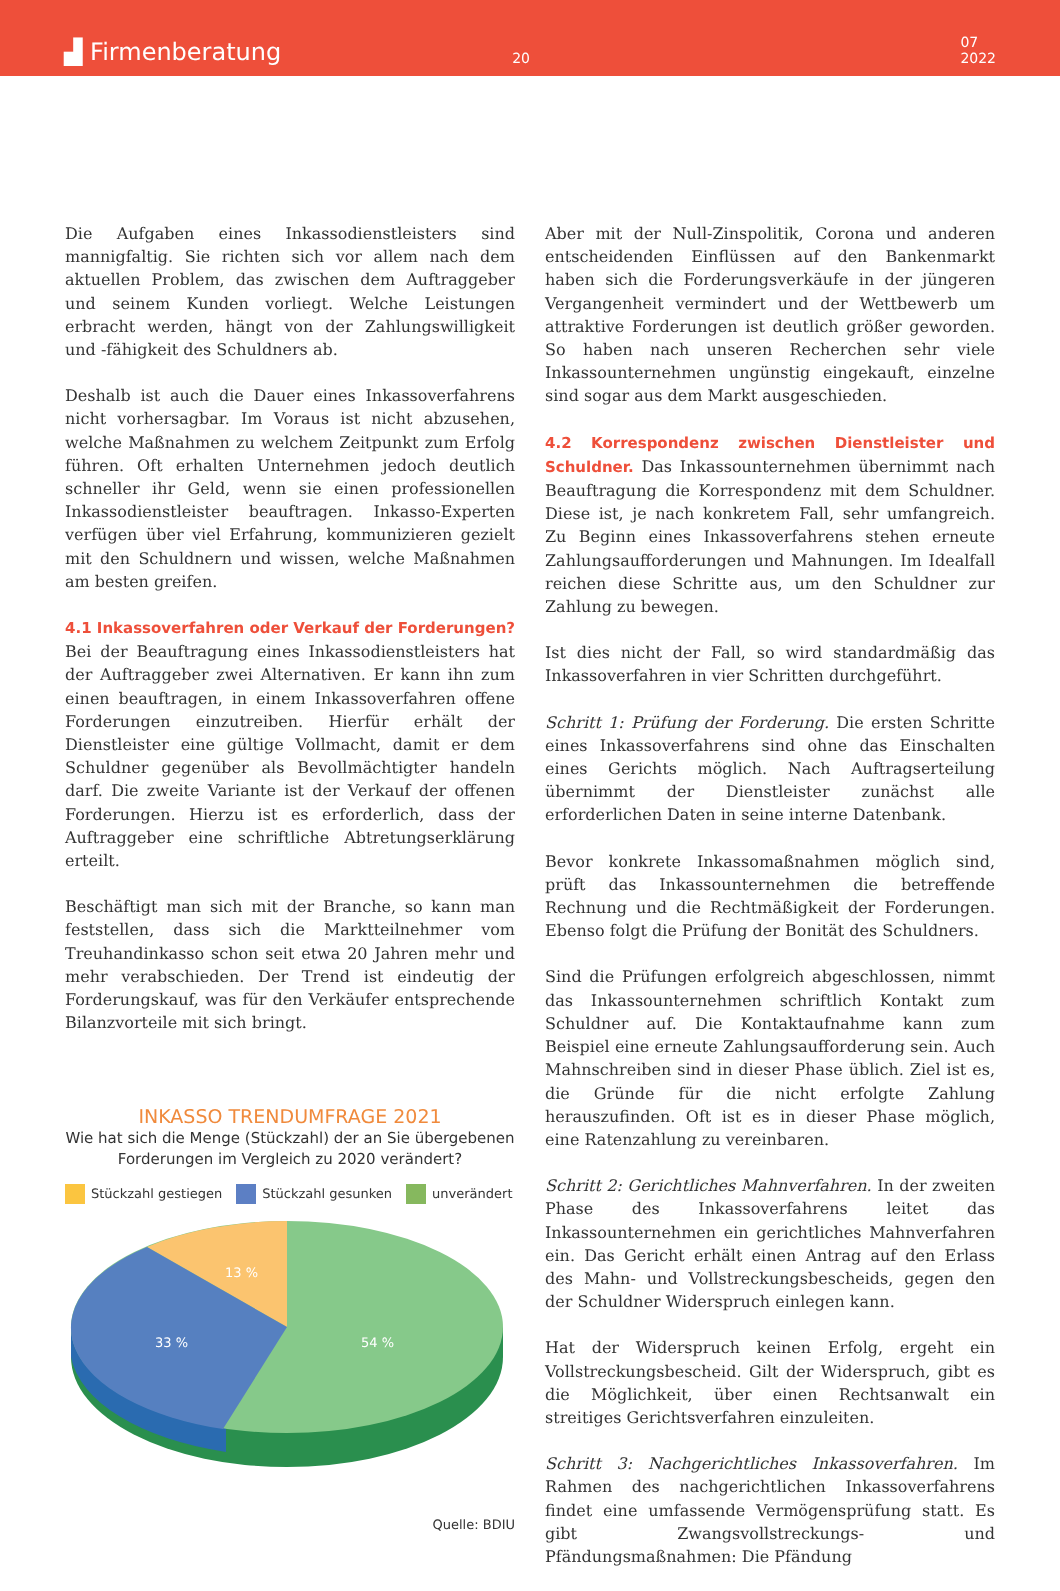▟ Firmenberatung
20
07
2022
Die Aufgaben eines Inkassodienstleisters sind mannigfaltig. Sie richten sich vor allem nach dem aktuellen Problem, das zwischen dem Auftraggeber und seinem Kunden vorliegt. Welche Leistungen erbracht werden, hängt von der Zahlungswilligkeit und -fähigkeit des Schuldners ab.
Deshalb ist auch die Dauer eines Inkassoverfahrens nicht vorhersagbar. Im Voraus ist nicht abzusehen, welche Maßnahmen zu welchem Zeitpunkt zum Erfolg führen. Oft erhalten Unternehmen jedoch deutlich schneller ihr Geld, wenn sie einen professionellen Inkassodienstleister beauftragen. Inkasso-Experten verfügen über viel Erfahrung, kommunizieren gezielt mit den Schuldnern und wissen, welche Maßnahmen am besten greifen.
4.1 Inkassoverfahren oder Verkauf der Forderungen?
Bei der Beauftragung eines Inkassodienstleisters hat der Auftraggeber zwei Alternativen. Er kann ihn zum einen beauftragen, in einem Inkassoverfahren offene Forderungen einzutreiben. Hierfür erhält der Dienstleister eine gültige Vollmacht, damit er dem Schuldner gegenüber als Bevollmächtigter handeln darf. Die zweite Variante ist der Verkauf der offenen Forderungen. Hierzu ist es erforderlich, dass der Auftraggeber eine schriftliche Abtretungserklärung erteilt.
Beschäftigt man sich mit der Branche, so kann man feststellen, dass sich die Marktteilnehmer vom Treuhandinkasso schon seit etwa 20 Jahren mehr und mehr verabschieden. Der Trend ist eindeutig der Forderungskauf, was für den Verkäufer entsprechende Bilanzvorteile mit sich bringt.
INKASSO TRENDUMFRAGE 2021
Wie hat sich die Menge (Stückzahl) der an Sie übergebenen Forderungen im Vergleich zu 2020 verändert?
Stückzahl gestiegen Stückzahl gesunken unverändert
13 %
33 %
54 %
Quelle: BDIU
Aber mit der Null-Zinspolitik, Corona und anderen entscheidenden Einflüssen auf den Bankenmarkt haben sich die Forderungsverkäufe in der jüngeren Vergangenheit vermindert und der Wettbewerb um attraktive Forderungen ist deutlich größer geworden. So haben nach unseren Recherchen sehr viele Inkassounternehmen ungünstig eingekauft, einzelne sind sogar aus dem Markt ausgeschieden.
4.2 Korrespondenz zwischen Dienstleister und Schuldner.
Das Inkassounternehmen übernimmt nach Beauftragung die Korrespondenz mit dem Schuldner. Diese ist, je nach konkretem Fall, sehr umfangreich. Zu Beginn eines Inkassoverfahrens stehen erneute Zahlungsaufforderungen und Mahnungen. Im Idealfall reichen diese Schritte aus, um den Schuldner zur Zahlung zu bewegen.
Ist dies nicht der Fall, so wird standardmäßig das Inkassoverfahren in vier Schritten durchgeführt.
Schritt 1: Prüfung der Forderung. Die ersten Schritte eines Inkassoverfahrens sind ohne das Einschalten eines Gerichts möglich. Nach Auftragserteilung übernimmt der Dienstleister zunächst alle erforderlichen Daten in seine interne Datenbank.
Bevor konkrete Inkassomaßnahmen möglich sind, prüft das Inkassounternehmen die betreffende Rechnung und die Rechtmäßigkeit der Forderungen. Ebenso folgt die Prüfung der Bonität des Schuldners.
Sind die Prüfungen erfolgreich abgeschlossen, nimmt das Inkassounternehmen schriftlich Kontakt zum Schuldner auf. Die Kontaktaufnahme kann zum Beispiel eine erneute Zahlungsaufforderung sein. Auch Mahnschreiben sind in dieser Phase üblich. Ziel ist es, die Gründe für die nicht erfolgte Zahlung herauszufinden. Oft ist es in dieser Phase möglich, eine Ratenzahlung zu vereinbaren.
Schritt 2: Gerichtliches Mahnverfahren. In der zweiten Phase des Inkassoverfahrens leitet das Inkassounternehmen ein gerichtliches Mahnverfahren ein. Das Gericht erhält einen Antrag auf den Erlass des Mahn- und Vollstreckungsbescheids, gegen den der Schuldner Widerspruch einlegen kann.
Hat der Widerspruch keinen Erfolg, ergeht ein Vollstreckungsbescheid. Gilt der Widerspruch, gibt es die Möglichkeit, über einen Rechtsanwalt ein streitiges Gerichtsverfahren einzuleiten.
Schritt 3: Nachgerichtliches Inkassoverfahren. Im Rahmen des nachgerichtlichen Inkassoverfahrens findet eine umfassende Vermögensprüfung statt. Es gibt Zwangsvollstreckungs- und Pfändungsmaßnahmen: Die Pfändung